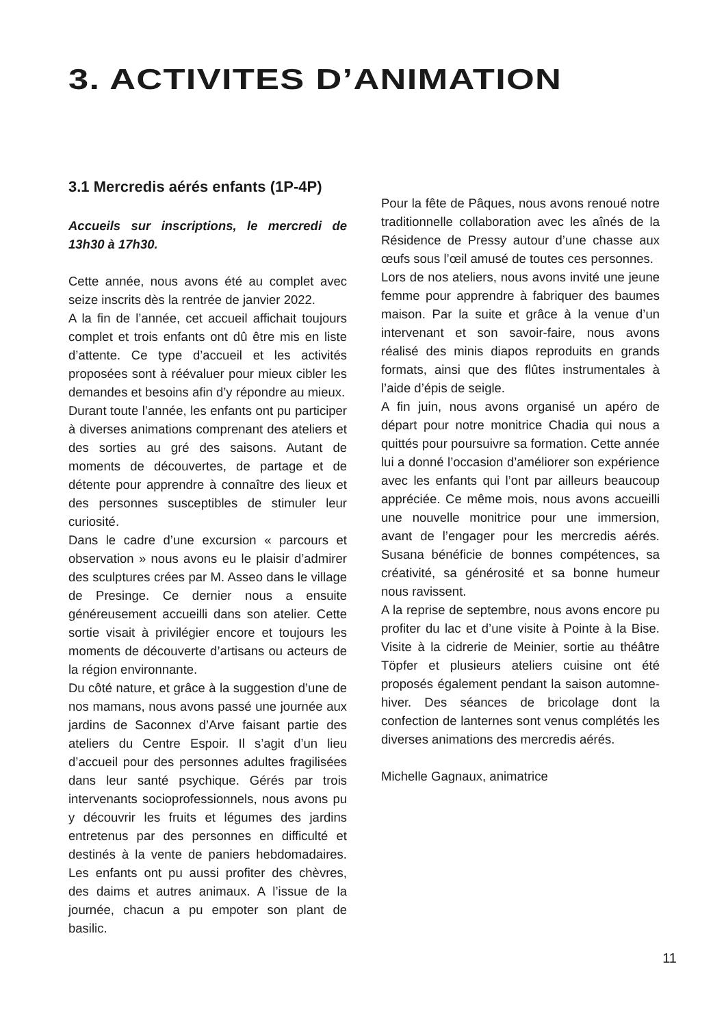3. ACTIVITES D’ANIMATION
3.1 Mercredis aérés enfants (1P-4P)
Accueils sur inscriptions, le mercredi de 13h30 à 17h30.
Cette année, nous avons été au complet avec seize inscrits dès la rentrée de janvier 2022.
A la fin de l’année, cet accueil affichait toujours complet et trois enfants ont dû être mis en liste d’attente. Ce type d’accueil et les activités proposées sont à réévaluer pour mieux cibler les demandes et besoins afin d’y répondre au mieux.
Durant toute l’année, les enfants ont pu participer à diverses animations comprenant des ateliers et des sorties au gré des saisons. Autant de moments de découvertes, de partage et de détente pour apprendre à connaître des lieux et des personnes susceptibles de stimuler leur curiosité.
Dans le cadre d’une excursion « parcours et observation » nous avons eu le plaisir d’admirer des sculptures crées par M. Asseo dans le village de Presinge. Ce dernier nous a ensuite généreusement accueilli dans son atelier. Cette sortie visait à privilégier encore et toujours les moments de découverte d’artisans ou acteurs de la région environnante.
Du côté nature, et grâce à la suggestion d’une de nos mamans, nous avons passé une journée aux jardins de Saconnex d’Arve faisant partie des ateliers du Centre Espoir. Il s’agit d’un lieu d’accueil pour des personnes adultes fragilisées dans leur santé psychique. Gérés par trois intervenants socioprofessionnels, nous avons pu y découvrir les fruits et légumes des jardins entretenus par des personnes en difficulté et destinés à la vente de paniers hebdomadaires. Les enfants ont pu aussi profiter des chèvres, des daims et autres animaux. A l’issue de la journée, chacun a pu empoter son plant de basilic.
Pour la fête de Pâques, nous avons renoué notre traditionnelle collaboration avec les aînés de la Résidence de Pressy autour d’une chasse aux œufs sous l’œil amusé de toutes ces personnes.
Lors de nos ateliers, nous avons invité une jeune femme pour apprendre à fabriquer des baumes maison. Par la suite et grâce à la venue d’un intervenant et son savoir-faire, nous avons réalisé des minis diapos reproduits en grands formats, ainsi que des flûtes instrumentales à l’aide d’épis de seigle.
A fin juin, nous avons organisé un apéro de départ pour notre monitrice Chadia qui nous a quittés pour poursuivre sa formation. Cette année lui a donné l’occasion d’améliorer son expérience avec les enfants qui l’ont par ailleurs beaucoup appréciée. Ce même mois, nous avons accueilli une nouvelle monitrice pour une immersion, avant de l’engager pour les mercredis aérés. Susana bénéficie de bonnes compétences, sa créativité, sa générosité et sa bonne humeur nous ravissent.
A la reprise de septembre, nous avons encore pu profiter du lac et d’une visite à Pointe à la Bise. Visite à la cidrerie de Meinier, sortie au théâtre Töpfer et plusieurs ateliers cuisine ont été proposés également pendant la saison automne-hiver. Des séances de bricolage dont la confection de lanternes sont venus complétés les diverses animations des mercredis aérés.
Michelle Gagnaux, animatrice
11